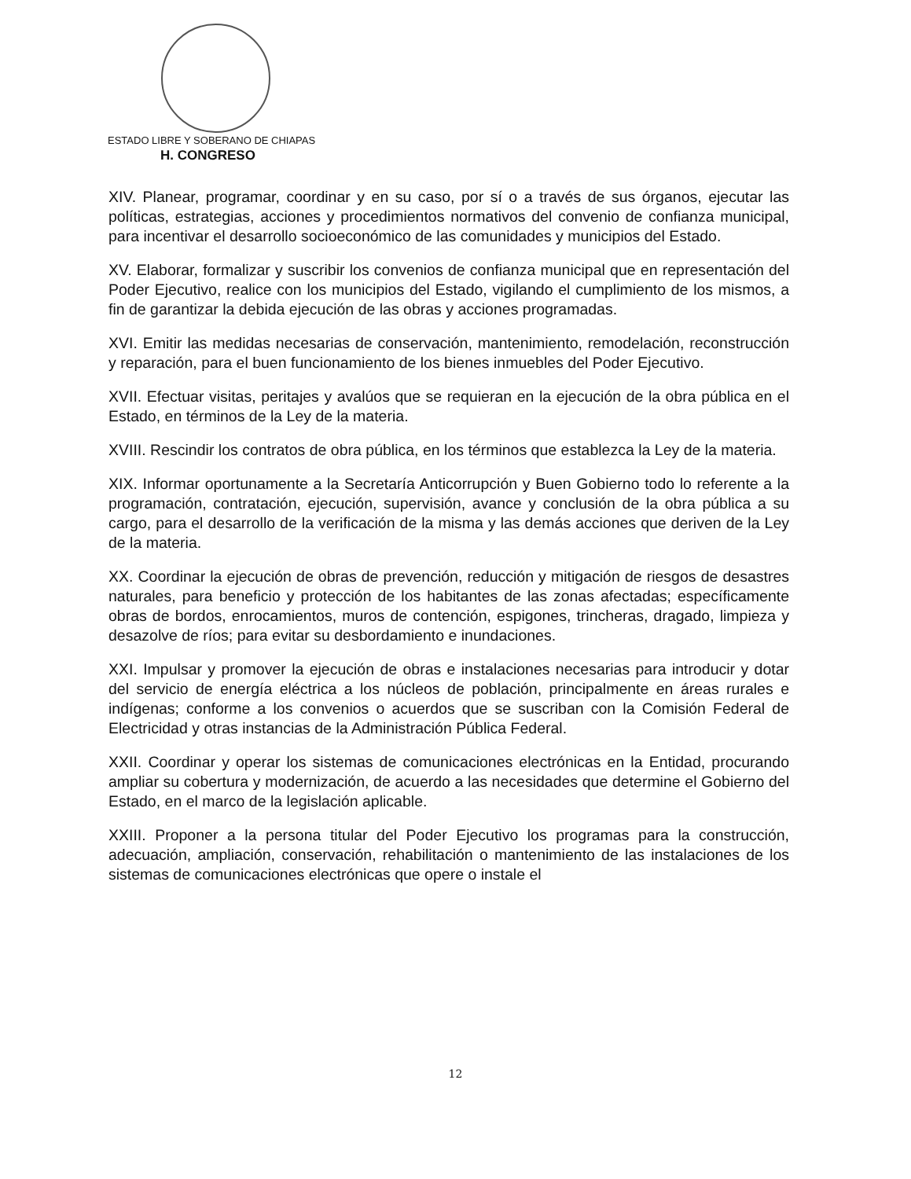ESTADO LIBRE Y SOBERANO DE CHIAPAS
H. CONGRESO
XIV. Planear, programar, coordinar y en su caso, por sí o a través de sus órganos, ejecutar las políticas, estrategias, acciones y procedimientos normativos del convenio de confianza municipal, para incentivar el desarrollo socioeconómico de las comunidades y municipios del Estado.
XV. Elaborar, formalizar y suscribir los convenios de confianza municipal que en representación del Poder Ejecutivo, realice con los municipios del Estado, vigilando el cumplimiento de los mismos, a fin de garantizar la debida ejecución de las obras y acciones programadas.
XVI. Emitir las medidas necesarias de conservación, mantenimiento, remodelación, reconstrucción y reparación, para el buen funcionamiento de los bienes inmuebles del Poder Ejecutivo.
XVII. Efectuar visitas, peritajes y avalúos que se requieran en la ejecución de la obra pública en el Estado, en términos de la Ley de la materia.
XVIII. Rescindir los contratos de obra pública, en los términos que establezca la Ley de la materia.
XIX. Informar oportunamente a la Secretaría Anticorrupción y Buen Gobierno todo lo referente a la programación, contratación, ejecución, supervisión, avance y conclusión de la obra pública a su cargo, para el desarrollo de la verificación de la misma y las demás acciones que deriven de la Ley de la materia.
XX. Coordinar la ejecución de obras de prevención, reducción y mitigación de riesgos de desastres naturales, para beneficio y protección de los habitantes de las zonas afectadas; específicamente obras de bordos, enrocamientos, muros de contención, espigones, trincheras, dragado, limpieza y desazolve de ríos; para evitar su desbordamiento e inundaciones.
XXI. Impulsar y promover la ejecución de obras e instalaciones necesarias para introducir y dotar del servicio de energía eléctrica a los núcleos de población, principalmente en áreas rurales e indígenas; conforme a los convenios o acuerdos que se suscriban con la Comisión Federal de Electricidad y otras instancias de la Administración Pública Federal.
XXII. Coordinar y operar los sistemas de comunicaciones electrónicas en la Entidad, procurando ampliar su cobertura y modernización, de acuerdo a las necesidades que determine el Gobierno del Estado, en el marco de la legislación aplicable.
XXIII. Proponer a la persona titular del Poder Ejecutivo los programas para la construcción, adecuación, ampliación, conservación, rehabilitación o mantenimiento de las instalaciones de los sistemas de comunicaciones electrónicas que opere o instale el
12